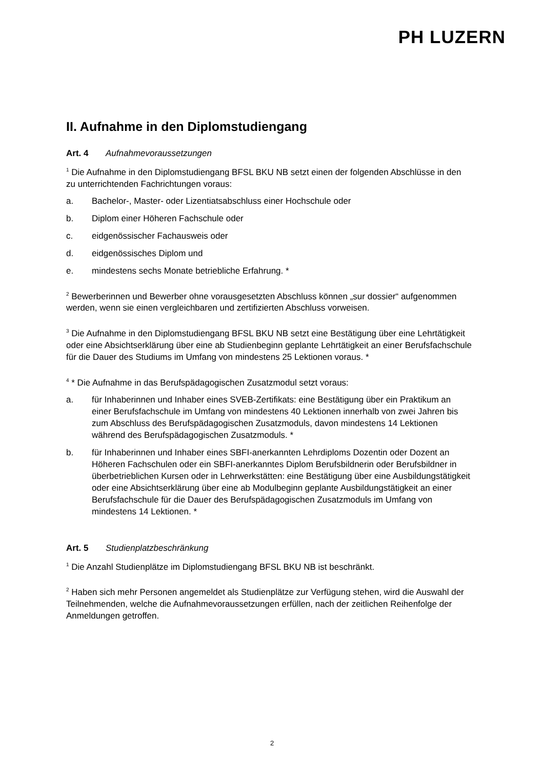PH LUZERN
II. Aufnahme in den Diplomstudiengang
Art. 4 Aufnahmevoraussetzungen
<sup>1</sup> Die Aufnahme in den Diplomstudiengang BFSL BKU NB setzt einen der folgenden Abschlüsse in den zu unterrichtenden Fachrichtungen voraus:
a. Bachelor-, Master- oder Lizentiatsabschluss einer Hochschule oder
b. Diplom einer Höheren Fachschule oder
c. eidgenössischer Fachausweis oder
d. eidgenössisches Diplom und
e. mindestens sechs Monate betriebliche Erfahrung. *
<sup>2</sup> Bewerberinnen und Bewerber ohne vorausgesetzten Abschluss können „sur dossier“ aufgenommen werden, wenn sie einen vergleichbaren und zertifizierten Abschluss vorweisen.
<sup>3</sup> Die Aufnahme in den Diplomstudiengang BFSL BKU NB setzt eine Bestätigung über eine Lehrtätigkeit oder eine Absichtserklärung über eine ab Studienbeginn geplante Lehrtätigkeit an einer Berufsfachschule für die Dauer des Studiums im Umfang von mindestens 25 Lektionen voraus. *
<sup>4</sup> * Die Aufnahme in das Berufspädagogischen Zusatzmodul setzt voraus:
a. für Inhaberinnen und Inhaber eines SVEB-Zertifikats: eine Bestätigung über ein Praktikum an einer Berufsfachschule im Umfang von mindestens 40 Lektionen innerhalb von zwei Jahren bis zum Abschluss des Berufspädagogischen Zusatzmoduls, davon mindestens 14 Lektionen während des Berufspädagogischen Zusatzmoduls. *
b. für Inhaberinnen und Inhaber eines SBFI-anerkannten Lehrdiploms Dozentin oder Dozent an Höheren Fachschulen oder ein SBFI-anerkanntes Diplom Berufsbildnerin oder Berufsbildner in überbetrieblichen Kursen oder in Lehrwerkstätten: eine Bestätigung über eine Ausbildungstätigkeit oder eine Absichtserklärung über eine ab Modulbeginn geplante Ausbildungstätigkeit an einer Berufsfachschule für die Dauer des Berufspädagogischen Zusatzmoduls im Umfang von mindestens 14 Lektionen. *
Art. 5 Studienplatzbeschränkung
<sup>1</sup> Die Anzahl Studienplätze im Diplomstudiengang BFSL BKU NB ist beschränkt.
<sup>2</sup> Haben sich mehr Personen angemeldet als Studienplätze zur Verfügung stehen, wird die Auswahl der Teilnehmenden, welche die Aufnahmevoraussetzungen erfüllen, nach der zeitlichen Reihenfolge der Anmeldungen getroffen.
2